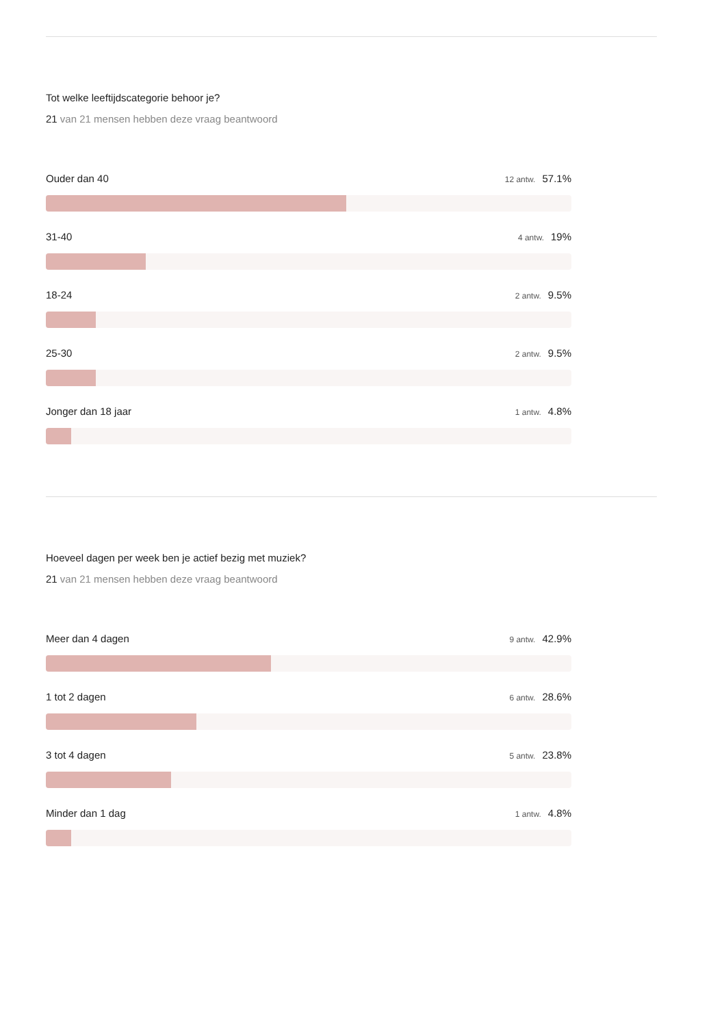Tot welke leeftijdscategorie behoor je?
21 van 21 mensen hebben deze vraag beantwoord
Ouder dan 40 12 antw. 57.1%
31-40 4 antw. 19%
18-24 2 antw. 9.5%
25-30 2 antw. 9.5%
Jonger dan 18 jaar 1 antw. 4.8%
Hoeveel dagen per week ben je actief bezig met muziek?
21 van 21 mensen hebben deze vraag beantwoord
Meer dan 4 dagen 9 antw. 42.9%
1 tot 2 dagen 6 antw. 28.6%
3 tot 4 dagen 5 antw. 23.8%
Minder dan 1 dag 1 antw. 4.8%